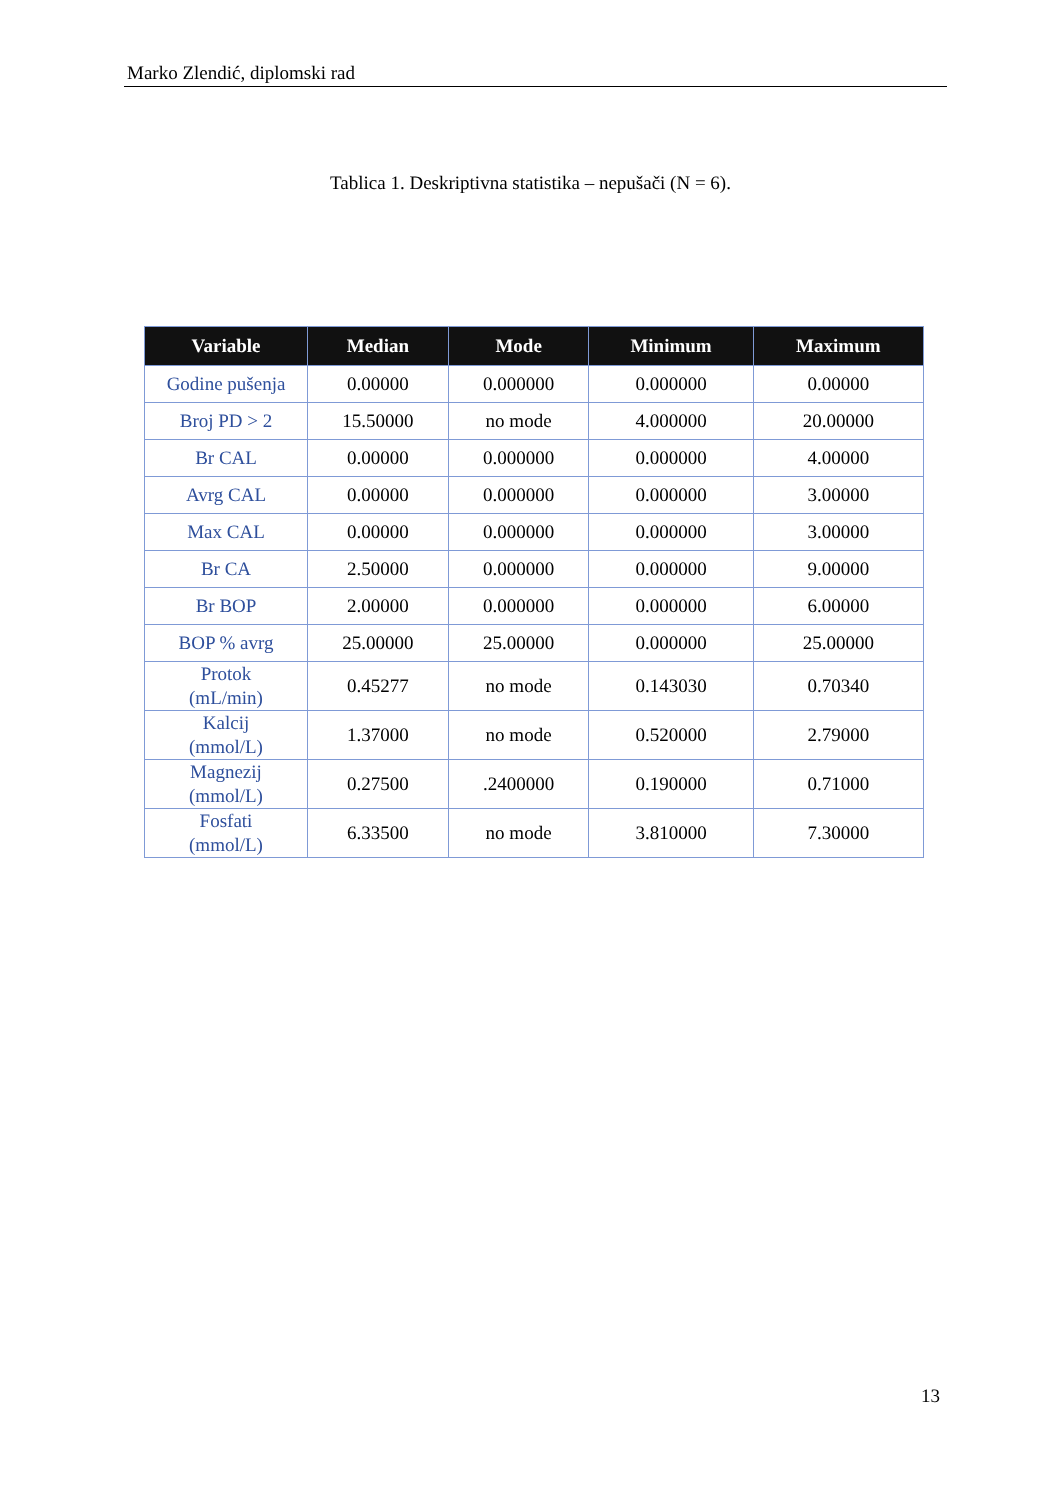Marko Zlendić, diplomski rad
Tablica 1. Deskriptivna statistika – nepušači (N = 6).
| Variable | Median | Mode | Minimum | Maximum |
| --- | --- | --- | --- | --- |
| Godine pušenja | 0.00000 | 0.000000 | 0.000000 | 0.00000 |
| Broj PD > 2 | 15.50000 | no mode | 4.000000 | 20.00000 |
| Br CAL | 0.00000 | 0.000000 | 0.000000 | 4.00000 |
| Avrg CAL | 0.00000 | 0.000000 | 0.000000 | 3.00000 |
| Max CAL | 0.00000 | 0.000000 | 0.000000 | 3.00000 |
| Br CA | 2.50000 | 0.000000 | 0.000000 | 9.00000 |
| Br BOP | 2.00000 | 0.000000 | 0.000000 | 6.00000 |
| BOP % avrg | 25.00000 | 25.00000 | 0.000000 | 25.00000 |
| Protok (mL/min) | 0.45277 | no mode | 0.143030 | 0.70340 |
| Kalcij (mmol/L) | 1.37000 | no mode | 0.520000 | 2.79000 |
| Magnezij (mmol/L) | 0.27500 | .2400000 | 0.190000 | 0.71000 |
| Fosfati (mmol/L) | 6.33500 | no mode | 3.810000 | 7.30000 |
13